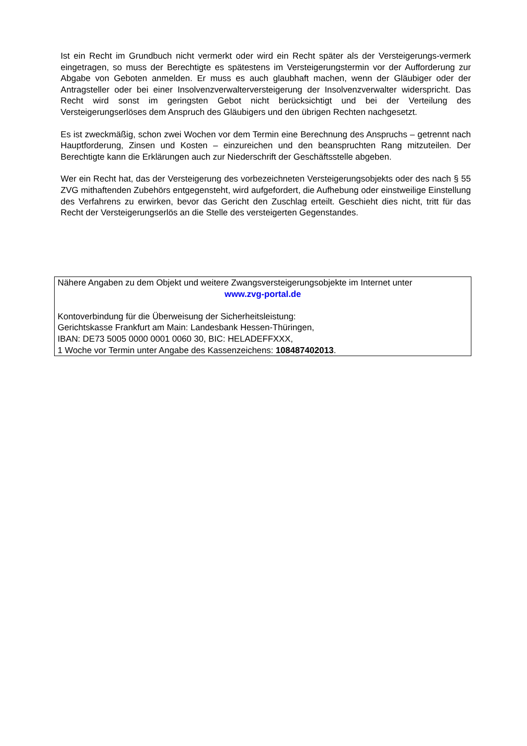Ist ein Recht im Grundbuch nicht vermerkt oder wird ein Recht später als der Versteigerungs-vermerk eingetragen, so muss der Berechtigte es spätestens im Versteigerungstermin vor der Aufforderung zur Abgabe von Geboten anmelden. Er muss es auch glaubhaft machen, wenn der Gläubiger oder der Antragsteller oder bei einer Insolvenzverwalterversteigerung der Insolvenzverwalter widerspricht. Das Recht wird sonst im geringsten Gebot nicht berücksichtigt und bei der Verteilung des Versteigerungserlöses dem Anspruch des Gläubigers und den übrigen Rechten nachgesetzt.
Es ist zweckmäßig, schon zwei Wochen vor dem Termin eine Berechnung des Anspruchs – getrennt nach Hauptforderung, Zinsen und Kosten – einzureichen und den beanspruchten Rang mitzuteilen. Der Berechtigte kann die Erklärungen auch zur Niederschrift der Geschäftsstelle abgeben.
Wer ein Recht hat, das der Versteigerung des vorbezeichneten Versteigerungsobjekts oder des nach § 55 ZVG mithaftenden Zubehörs entgegensteht, wird aufgefordert, die Aufhebung oder einstweilige Einstellung des Verfahrens zu erwirken, bevor das Gericht den Zuschlag erteilt. Geschieht dies nicht, tritt für das Recht der Versteigerungserlös an die Stelle des versteigerten Gegenstandes.
Nähere Angaben zu dem Objekt und weitere Zwangsversteigerungsobjekte im Internet unter
www.zvg-portal.de
Kontoverbindung für die Überweisung der Sicherheitsleistung:
Gerichtskasse Frankfurt am Main: Landesbank Hessen-Thüringen,
IBAN: DE73 5005 0000 0001 0060 30, BIC: HELADEFFXXX,
1 Woche vor Termin unter Angabe des Kassenzeichens: 108487402013.